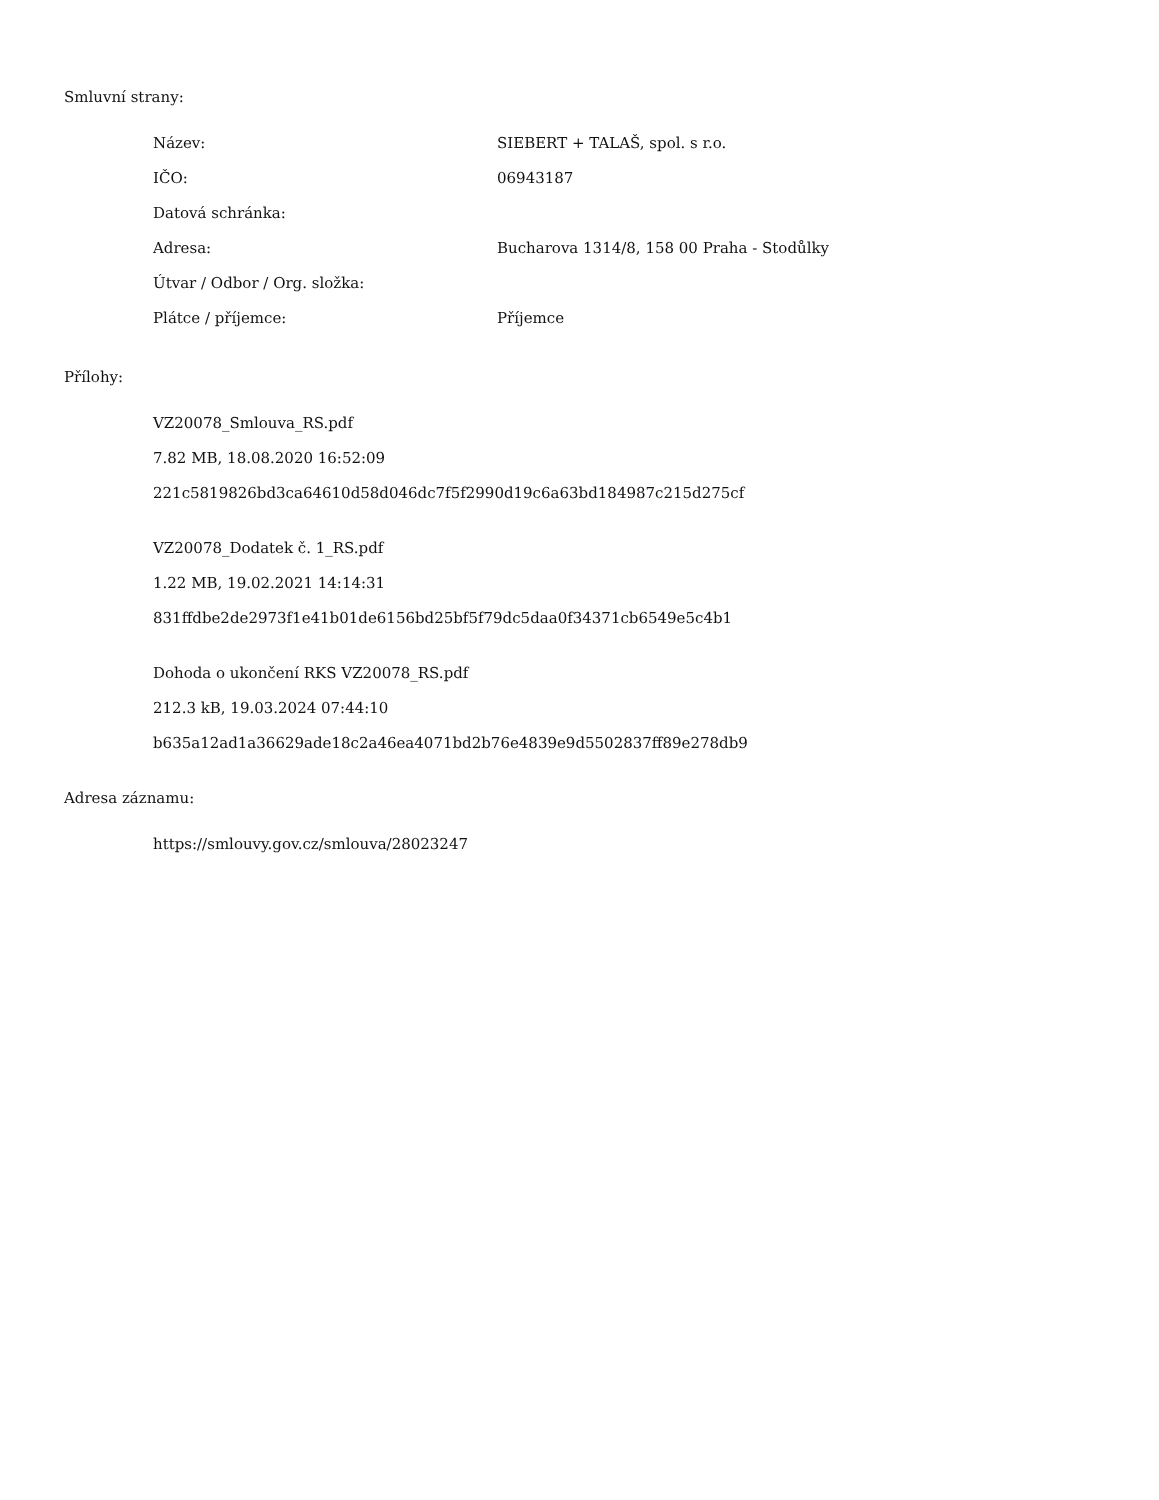Smluvní strany:
| Název: | SIEBERT + TALAŠ, spol. s r.o. |
| IČO: | 06943187 |
| Datová schránka: | |
| Adresa: | Bucharova 1314/8, 158 00 Praha - Stodůlky |
| Útvar / Odbor / Org. složka: | |
| Plátce / příjemce: | Příjemce |
Přílohy:
VZ20078_Smlouva_RS.pdf
7.82 MB, 18.08.2020 16:52:09
221c5819826bd3ca64610d58d046dc7f5f2990d19c6a63bd184987c215d275cf
VZ20078_Dodatek č. 1_RS.pdf
1.22 MB, 19.02.2021 14:14:31
831ffdbe2de2973f1e41b01de6156bd25bf5f79dc5daa0f34371cb6549e5c4b1
Dohoda o ukončení RKS VZ20078_RS.pdf
212.3 kB, 19.03.2024 07:44:10
b635a12ad1a36629ade18c2a46ea4071bd2b76e4839e9d5502837ff89e278db9
Adresa záznamu:
https://smlouvy.gov.cz/smlouva/28023247